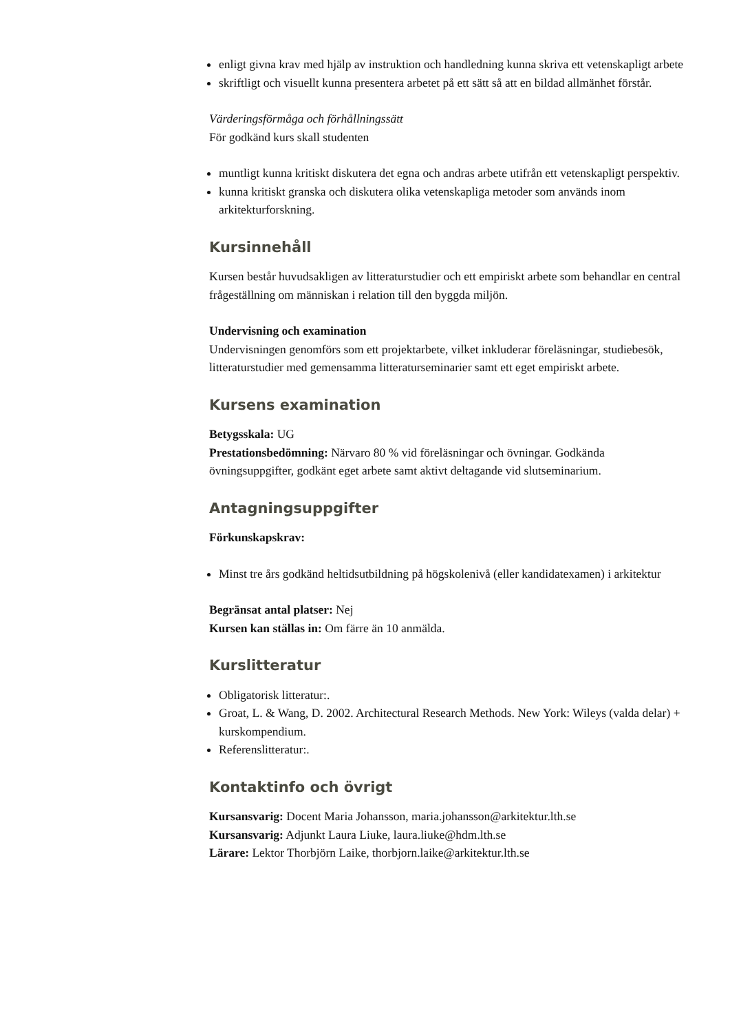enligt givna krav med hjälp av instruktion och handledning kunna skriva ett vetenskapligt arbete
skriftligt och visuellt kunna presentera arbetet på ett sätt så att en bildad allmänhet förstår.
Värderingsförmåga och förhållningssätt
För godkänd kurs skall studenten
muntligt kunna kritiskt diskutera det egna och andras arbete utifrån ett vetenskapligt perspektiv.
kunna kritiskt granska och diskutera olika vetenskapliga metoder som används inom arkitekturforskning.
Kursinnehåll
Kursen består huvudsakligen av litteraturstudier och ett empiriskt arbete som behandlar en central frågeställning om människan i relation till den byggda miljön.
Undervisning och examination
Undervisningen genomförs som ett projektarbete, vilket inkluderar föreläsningar, studiebesök, litteraturstudier med gemensamma litteraturseminarier samt ett eget empiriskt arbete.
Kursens examination
Betygsskala: UG
Prestationsbedömning: Närvaro 80 % vid föreläsningar och övningar. Godkända övningsuppgifter, godkänt eget arbete samt aktivt deltagande vid slutseminarium.
Antagningsuppgifter
Förkunskapskrav:
Minst tre års godkänd heltidsutbildning på högskolenivå (eller kandidatexamen) i arkitektur
Begränsat antal platser: Nej
Kursen kan ställas in: Om färre än 10 anmälda.
Kurslitteratur
Obligatorisk litteratur:.
Groat, L. & Wang, D. 2002. Architectural Research Methods. New York: Wileys (valda delar) + kurskompendium.
Referenslitteratur:.
Kontaktinfo och övrigt
Kursansvarig: Docent Maria Johansson, maria.johansson@arkitektur.lth.se
Kursansvarig: Adjunkt Laura Liuke, laura.liuke@hdm.lth.se
Lärare: Lektor Thorbjörn Laike, thorbjorn.laike@arkitektur.lth.se